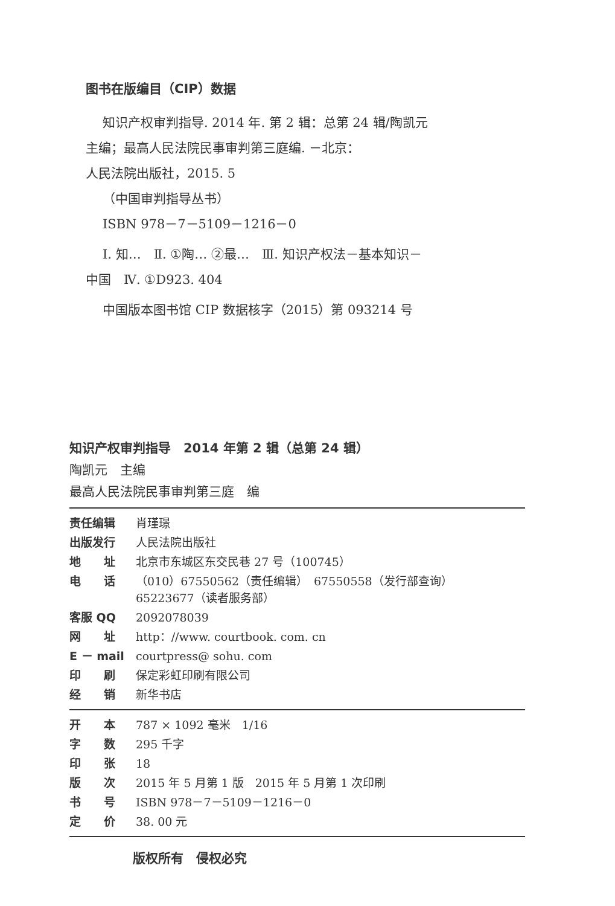图书在版编目（CIP）数据
知识产权审判指导. 2014 年. 第 2 辑：总第 24 辑/陶凯元
主编；最高人民法院民事审判第三庭编. －北京：
人民法院出版社，2015. 5
（中国审判指导丛书）
ISBN 978－7－5109－1216－0
Ⅰ. 知…　Ⅱ. ①陶… ②最…　Ⅲ. 知识产权法－基本知识－
中国　Ⅳ. ①D923. 404
中国版本图书馆 CIP 数据核字（2015）第 093214 号
知识产权审判指导　2014 年第 2 辑（总第 24 辑）
陶凯元　主编
最高人民法院民事审判第三庭　编
| 责任编辑 | 肖瑾璟 |
| 出版发行 | 人民法院出版社 |
| 地 址 | 北京市东城区东交民巷 27 号（100745） |
| 电 话 | （010）67550562（责任编辑） 67550558（发行部查询） 65223677（读者服务部） |
| 客服 QQ | 2092078039 |
| 网 址 | http：//www. courtbook. com. cn |
| E － mail | courtpress@ sohu. com |
| 印 刷 | 保定彩虹印刷有限公司 |
| 经 销 | 新华书店 |
| 开 本 | 787 × 1092 毫米 1/16 |
| 字 数 | 295 千字 |
| 印 张 | 18 |
| 版 次 | 2015 年 5 月第 1 版 2015 年 5 月第 1 次印刷 |
| 书 号 | ISBN 978－7－5109－1216－0 |
| 定 价 | 38. 00 元 |
版权所有　侵权必究